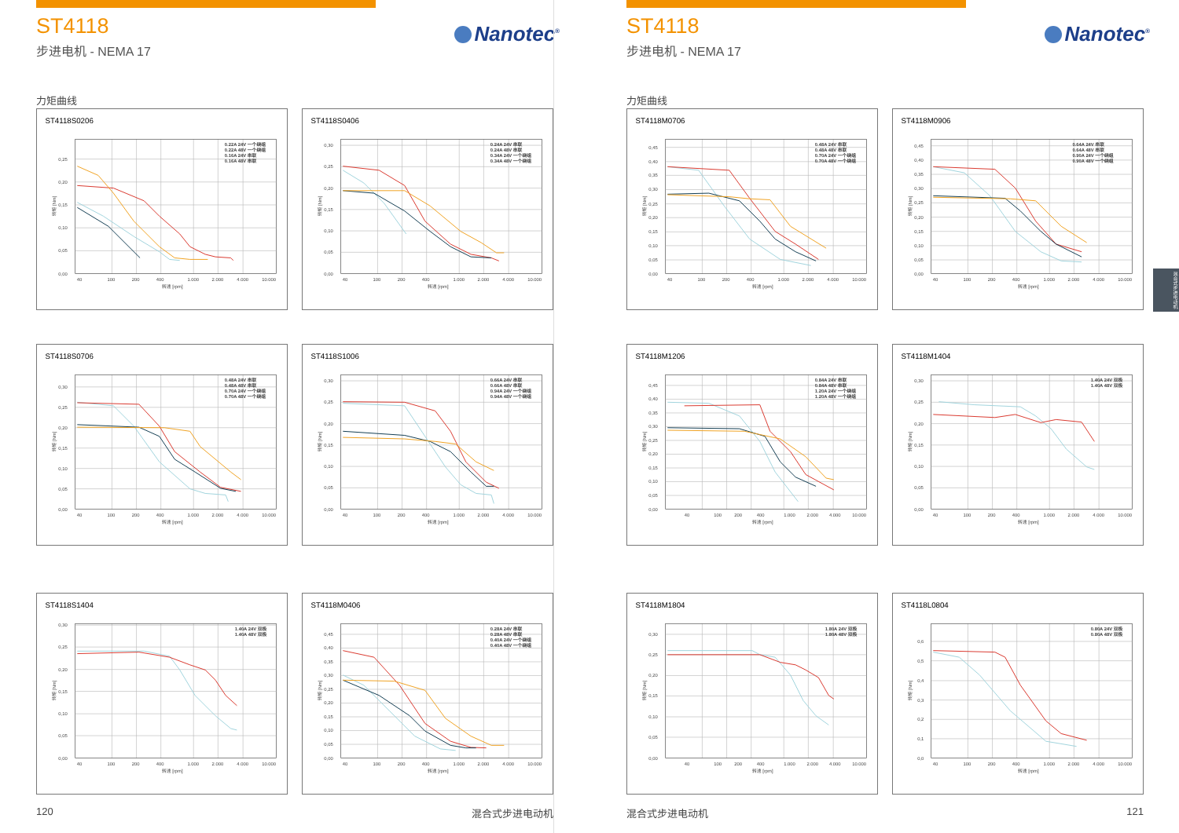ST4118
步进电机 - NEMA 17
Nanotec<sup>®</sup>
力矩曲线
ST4118S0206
0,00
0,05
0,10
0,15
0,20
0,25
40
100
200
400
1.000
2.000
4.000
10.000
转速 [rpm]
转矩 [Nm]
0.22A 24V 一个绕组
0.22A 48V 一个绕组
0.16A 24V 串联
0.16A 48V 串联
ST4118S0406
0,00
0,05
0,10
0,15
0,20
0,25
0,30
40
100
200
400
1.000
2.000
4.000
10.000
转速 [rpm]
转矩 [Nm]
0.24A 24V 串联
0.24A 48V 串联
0.34A 24V 一个绕组
0.34A 48V 一个绕组
ST4118S0706
0,00
0,05
0,10
0,15
0,20
0,25
0,30
40
100
200
400
1.000
2.000
4.000
10.000
转速 [rpm]
转矩 [Nm]
0.48A 24V 串联
0.48A 48V 串联
0.70A 24V 一个绕组
0.70A 48V 一个绕组
ST4118S1006
0,00
0,05
0,10
0,15
0,20
0,25
0,30
40
100
200
400
1.000
2.000
4.000
10.000
转速 [rpm]
转矩 [Nm]
0.66A 24V 串联
0.66A 48V 串联
0.94A 24V 一个绕组
0.94A 48V 一个绕组
ST4118S1404
0,00
0,05
0,10
0,15
0,20
0,25
0,30
40
100
200
400
1.000
2.000
4.000
10.000
转速 [rpm]
转矩 [Nm]
1.40A 24V 双极
1.40A 48V 双极
ST4118M0406
0,00
0,05
0,10
0,15
0,20
0,25
0,30
0,35
0,40
0,45
40
100
200
400
1.000
2.000
4.000
10.000
转速 [rpm]
转矩 [Nm]
0.28A 24V 串联
0.28A 48V 串联
0.40A 24V 一个绕组
0.40A 48V 一个绕组
120 混合式步进电动机
ST4118
步进电机 - NEMA 17
Nanotec<sup>®</sup>
力矩曲线
ST4118M0706
0,00
0,05
0,10
0,15
0,20
0,25
0,30
0,35
0,40
0,45
40
100
200
400
1.000
2.000
4.000
10.000
转速 [rpm]
转矩 [Nm]
0.48A 24V 串联
0.48A 48V 串联
0.70A 24V 一个绕组
0.70A 48V 一个绕组
ST4118M0906
0,00
0,05
0,10
0,15
0,20
0,25
0,30
0,35
0,40
0,45
40
100
200
400
1.000
2.000
4.000
10.000
转速 [rpm]
转矩 [Nm]
0.64A 24V 串联
0.64A 48V 串联
0.90A 24V 一个绕组
0.90A 48V 一个绕组
ST4118M1206
0,00
0,05
0,10
0,15
0,20
0,25
0,30
0,35
0,40
0,45
40
100
200
400
1.000
2.000
4.000
10.000
转速 [rpm]
转矩 [Nm]
0.84A 24V 串联
0.84A 48V 串联
1.20A 24V 一个绕组
1.20A 48V 一个绕组
ST4118M1404
0,00
0,05
0,10
0,15
0,20
0,25
0,30
40
100
200
400
1.000
2.000
4.000
10.000
转速 [rpm]
转矩 [Nm]
1.40A 24V 双极
1.40A 48V 双极
ST4118M1804
0,00
0,05
0,10
0,15
0,20
0,25
0,30
40
100
200
400
1.000
2.000
4.000
10.000
转速 [rpm]
转矩 [Nm]
1.80A 24V 双极
1.80A 48V 双极
ST4118L0804
0,0
0,1
0,2
0,3
0,4
0,5
0,6
40
100
200
400
1.000
2.000
4.000
10.000
转速 [rpm]
转矩 [Nm]
0.80A 24V 双极
0.80A 48V 双极
混合式步进电动机 121
混合式步进电动机